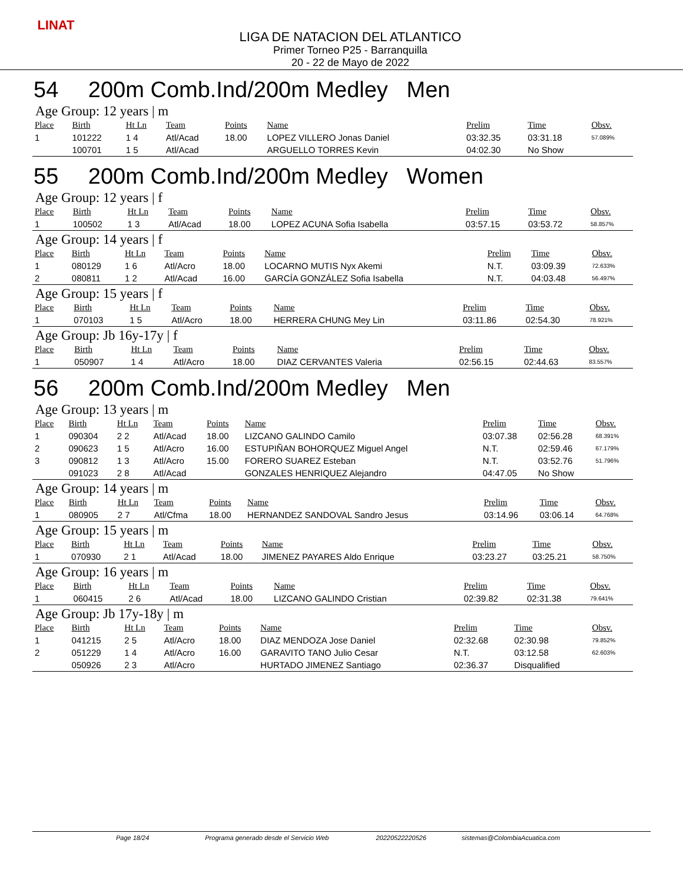LINAT
LIGA DE NATACION DEL ATLANTICO
Primer Torneo P25 - Barranquilla
20 - 22 de Mayo de 2022
54 200m Comb.Ind/200m Medley Men
Age Group: 12 years | m
| Place | Birth | Ht Ln | Team | Points | Name | Prelim | Time | Obsv. |
| --- | --- | --- | --- | --- | --- | --- | --- | --- |
| 1 | 101222 | 1 4 | Atl/Acad | 18.00 | LOPEZ VILLERO Jonas Daniel | 03:32.35 | 03:31.18 | 57.089% |
| | 100701 | 1 5 | Atl/Acad | | ARGUELLO TORRES Kevin | 04:02.30 | No Show | |
55 200m Comb.Ind/200m Medley Women
Age Group: 12 years | f
| Place | Birth | Ht Ln | Team | Points | Name | Prelim | Time | Obsv. |
| --- | --- | --- | --- | --- | --- | --- | --- | --- |
| 1 | 100502 | 1 3 | Atl/Acad | 18.00 | LOPEZ ACUNA Sofia Isabella | 03:57.15 | 03:53.72 | 58.857% |
Age Group: 14 years | f
| Place | Birth | Ht Ln | Team | Points | Name | Prelim | Time | Obsv. |
| --- | --- | --- | --- | --- | --- | --- | --- | --- |
| 1 | 080129 | 1 6 | Atl/Acro | 18.00 | LOCARNO MUTIS Nyx Akemi | N.T. | 03:09.39 | 72.633% |
| 2 | 080811 | 1 2 | Atl/Acad | 16.00 | GARCÍA GONZÁLEZ Sofia Isabella | N.T. | 04:03.48 | 56.497% |
Age Group: 15 years | f
| Place | Birth | Ht Ln | Team | Points | Name | Prelim | Time | Obsv. |
| --- | --- | --- | --- | --- | --- | --- | --- | --- |
| 1 | 070103 | 1 5 | Atl/Acro | 18.00 | HERRERA CHUNG Mey Lin | 03:11.86 | 02:54.30 | 78.921% |
Age Group: Jb 16y-17y | f
| Place | Birth | Ht Ln | Team | Points | Name | Prelim | Time | Obsv. |
| --- | --- | --- | --- | --- | --- | --- | --- | --- |
| 1 | 050907 | 1 4 | Atl/Acro | 18.00 | DIAZ CERVANTES Valeria | 02:56.15 | 02:44.63 | 83.557% |
56 200m Comb.Ind/200m Medley Men
Age Group: 13 years | m
| Place | Birth | Ht Ln | Team | Points | Name | Prelim | Time | Obsv. |
| --- | --- | --- | --- | --- | --- | --- | --- | --- |
| 1 | 090304 | 2 2 | Atl/Acad | 18.00 | LIZCANO GALINDO Camilo | 03:07.38 | 02:56.28 | 68.391% |
| 2 | 090623 | 1 5 | Atl/Acro | 16.00 | ESTUPIÑAN BOHORQUEZ Miguel Angel | N.T. | 02:59.46 | 67.179% |
| 3 | 090812 | 1 3 | Atl/Acro | 15.00 | FORERO SUAREZ Esteban | N.T. | 03:52.76 | 51.796% |
| | 091023 | 2 8 | Atl/Acad | | GONZALES HENRIQUEZ Alejandro | 04:47.05 | No Show | |
Age Group: 14 years | m
| Place | Birth | Ht Ln | Team | Points | Name | Prelim | Time | Obsv. |
| --- | --- | --- | --- | --- | --- | --- | --- | --- |
| 1 | 080905 | 2 7 | Atl/Cfma | 18.00 | HERNANDEZ SANDOVAL Sandro Jesus | 03:14.96 | 03:06.14 | 64.768% |
Age Group: 15 years | m
| Place | Birth | Ht Ln | Team | Points | Name | Prelim | Time | Obsv. |
| --- | --- | --- | --- | --- | --- | --- | --- | --- |
| 1 | 070930 | 2 1 | Atl/Acad | 18.00 | JIMENEZ PAYARES Aldo Enrique | 03:23.27 | 03:25.21 | 58.750% |
Age Group: 16 years | m
| Place | Birth | Ht Ln | Team | Points | Name | Prelim | Time | Obsv. |
| --- | --- | --- | --- | --- | --- | --- | --- | --- |
| 1 | 060415 | 2 6 | Atl/Acad | 18.00 | LIZCANO GALINDO Cristian | 02:39.82 | 02:31.38 | 79.641% |
Age Group: Jb 17y-18y | m
| Place | Birth | Ht Ln | Team | Points | Name | Prelim | Time | Obsv. |
| --- | --- | --- | --- | --- | --- | --- | --- | --- |
| 1 | 041215 | 2 5 | Atl/Acro | 18.00 | DIAZ MENDOZA Jose Daniel | 02:32.68 | 02:30.98 | 79.852% |
| 2 | 051229 | 1 4 | Atl/Acro | 16.00 | GARAVITO TANO Julio Cesar | N.T. | 03:12.58 | 62.603% |
| | 050926 | 2 3 | Atl/Acro | | HURTADO JIMENEZ Santiago | 02:36.37 | Disqualified | |
Page 18/24 Programa generado desde el Servicio Web 20220522220526 sistemas@ColombiaAcuatica.com